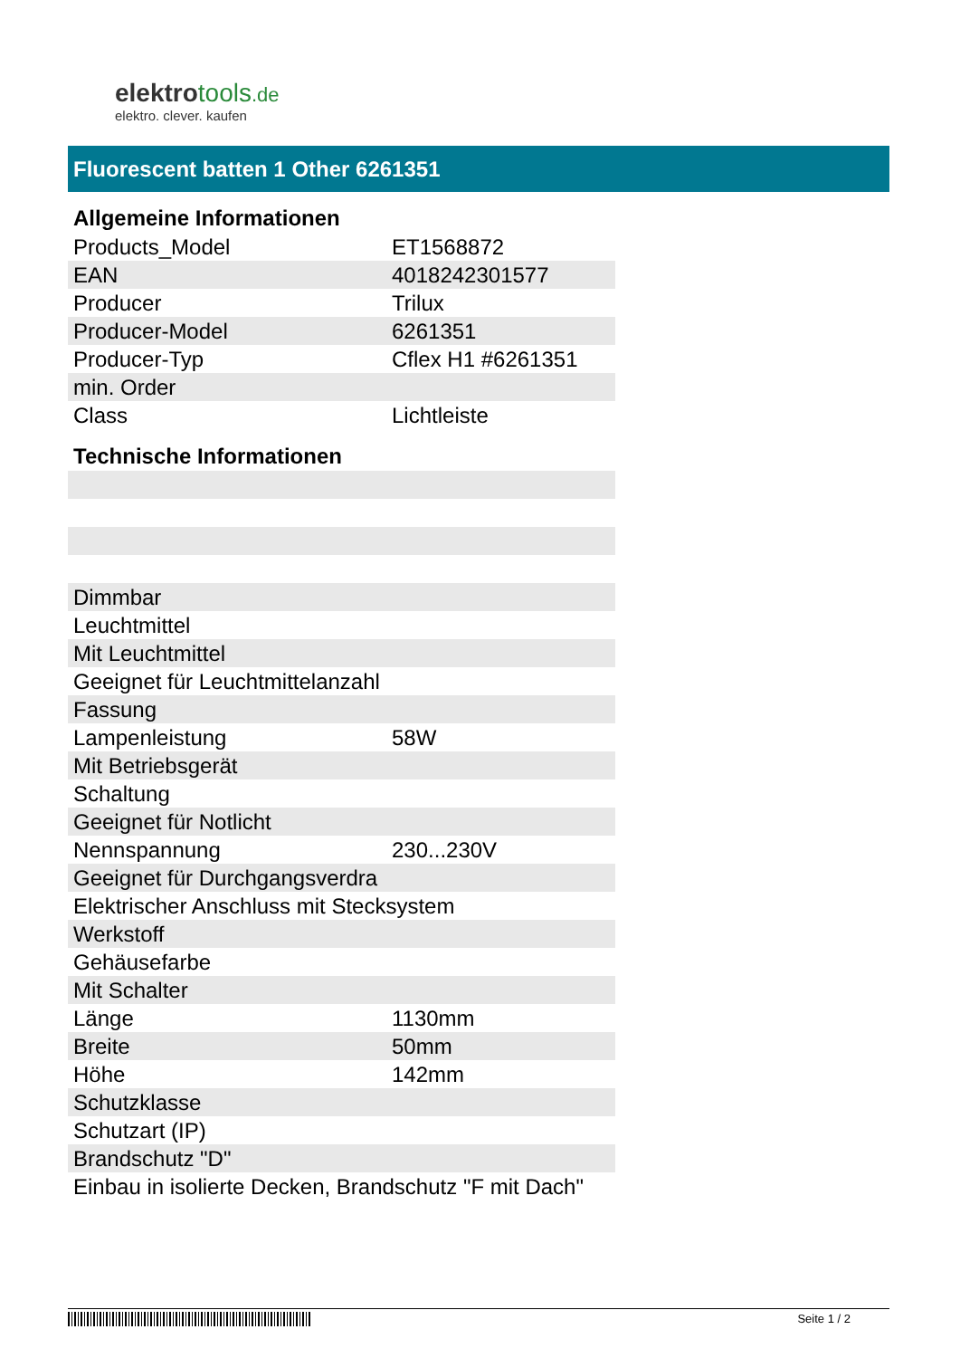elektrotools.de
elektro. clever. kaufen
Fluorescent batten 1 Other 6261351
Allgemeine Informationen
| Products_Model | ET1568872 |
| EAN | 4018242301577 |
| Producer | Trilux |
| Producer-Model | 6261351 |
| Producer-Typ | Cflex H1 #6261351 |
| min. Order | |
| Class | Lichtleiste |
Technische Informationen
| Dimmbar | |
| Leuchtmittel | |
| Mit Leuchtmittel | |
| Geeignet für Leuchtmittelanzahl | |
| Fassung | |
| Lampenleistung | 58W |
| Mit Betriebsgerät | |
| Schaltung | |
| Geeignet für Notlicht | |
| Nennspannung | 230...230V |
| Geeignet für Durchgangsverdra | |
| Elektrischer Anschluss mit Stecksystem | |
| Werkstoff | |
| Gehäusefarbe | |
| Mit Schalter | |
| Länge | 1130mm |
| Breite | 50mm |
| Höhe | 142mm |
| Schutzklasse | |
| Schutzart (IP) | |
| Brandschutz "D" | |
| Einbau in isolierte Decken, Brandschutz "F mit Dach" | |
Seite 1 / 2